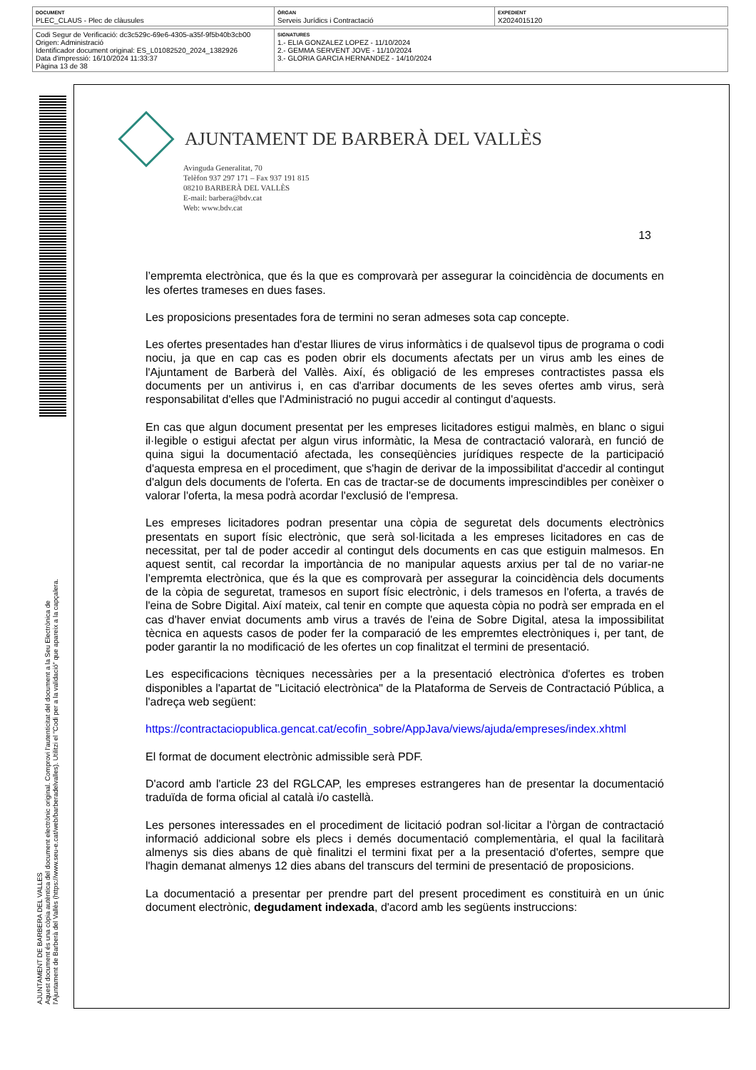| DOCUMENT PLEC_CLAUS - Plec de clàusules | ÒRGAN Serveis Jurídics i Contractació | EXPEDIENT X2024015120 |
| Codi Segur de Verificació: dc3c529c-69e6-4305-a35f-9f5b40b3cb00 Origen: Administració Identificador document original: ES_L01082520_2024_1382926 Data d'impressió: 16/10/2024 11:33:37 Pàgina 13 de 38 | SIGNATURES 1.- ELIA GONZALEZ LOPEZ - 11/10/2024 2.- GEMMA SERVENT JOVE - 11/10/2024 3.- GLORIA GARCIA HERNANDEZ - 14/10/2024 |
AJUNTAMENT DE BARBERA DEL VALLES
Aquest document és una còpia autèntica del document electrònic original. Comprovi l'autenticitat del document a la Seu Electrònica de l'Ajuntament de Barberà del Vallès (https://www.seu-e.cat/web/barberadelvalles). Utilitzi el "Codi per a la validació" que apareix a la capçalera.
AJUNTAMENT DE BARBERÀ DEL VALLÈS
Avinguda Generalitat, 70
Telèfon 937 297 171 – Fax 937 191 815
08210 BARBERÀ DEL VALLÈS
E-mail: barbera@bdv.cat
Web: www.bdv.cat
13
l’empremta electrònica, que és la que es comprovarà per assegurar la coincidència de documents en les ofertes trameses en dues fases.
Les proposicions presentades fora de termini no seran admeses sota cap concepte.
Les ofertes presentades han d'estar lliures de virus informàtics i de qualsevol tipus de programa o codi nociu, ja que en cap cas es poden obrir els documents afectats per un virus amb les eines de l'Ajuntament de Barberà del Vallès. Així, és obligació de les empreses contractistes passa els documents per un antivirus i, en cas d'arribar documents de les seves ofertes amb virus, serà responsabilitat d'elles que l'Administració no pugui accedir al contingut d'aquests.
En cas que algun document presentat per les empreses licitadores estigui malmès, en blanc o sigui il·legible o estigui afectat per algun virus informàtic, la Mesa de contractació valorarà, en funció de quina sigui la documentació afectada, les conseqüències jurídiques respecte de la participació d'aquesta empresa en el procediment, que s'hagin de derivar de la impossibilitat d'accedir al contingut d'algun dels documents de l'oferta. En cas de tractar-se de documents imprescindibles per conèixer o valorar l'oferta, la mesa podrà acordar l'exclusió de l'empresa.
Les empreses licitadores podran presentar una còpia de seguretat dels documents electrònics presentats en suport físic electrònic, que serà sol·licitada a les empreses licitadores en cas de necessitat, per tal de poder accedir al contingut dels documents en cas que estiguin malmesos. En aquest sentit, cal recordar la importància de no manipular aquests arxius per tal de no variar-ne l’empremta electrònica, que és la que es comprovarà per assegurar la coincidència dels documents de la còpia de seguretat, tramesos en suport físic electrònic, i dels tramesos en l'oferta, a través de l'eina de Sobre Digital. Així mateix, cal tenir en compte que aquesta còpia no podrà ser emprada en el cas d'haver enviat documents amb virus a través de l'eina de Sobre Digital, atesa la impossibilitat tècnica en aquests casos de poder fer la comparació de les empremtes electròniques i, per tant, de poder garantir la no modificació de les ofertes un cop finalitzat el termini de presentació.
Les especificacions tècniques necessàries per a la presentació electrònica d'ofertes es troben disponibles a l'apartat de "Licitació electrònica" de la Plataforma de Serveis de Contractació Pública, a l'adreça web següent:
https://contractaciopublica.gencat.cat/ecofin_sobre/AppJava/views/ajuda/empreses/index.xhtml
El format de document electrònic admissible serà PDF.
D'acord amb l'article 23 del RGLCAP, les empreses estrangeres han de presentar la documentació traduïda de forma oficial al català i/o castellà.
Les persones interessades en el procediment de licitació podran sol·licitar a l'òrgan de contractació informació addicional sobre els plecs i demés documentació complementària, el qual la facilitarà almenys sis dies abans de què finalitzi el termini fixat per a la presentació d'ofertes, sempre que l'hagin demanat almenys 12 dies abans del transcurs del termini de presentació de proposicions.
La documentació a presentar per prendre part del present procediment es constituirà en un únic document electrònic, degudament indexada, d'acord amb les següents instruccions: